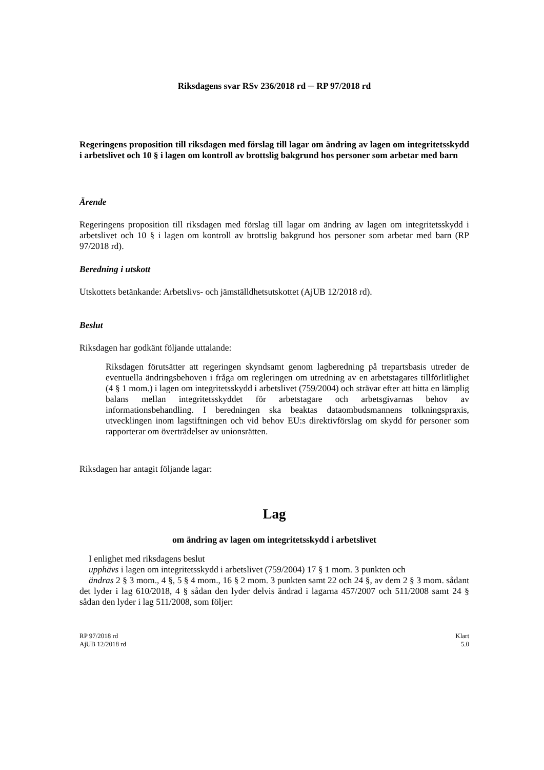Riksdagens svar RSv 236/2018 rd ─ RP 97/2018 rd
Regeringens proposition till riksdagen med förslag till lagar om ändring av lagen om integritetsskydd i arbetslivet och 10 § i lagen om kontroll av brottslig bakgrund hos personer som arbetar med barn
Ärende
Regeringens proposition till riksdagen med förslag till lagar om ändring av lagen om integritetsskydd i arbetslivet och 10 § i lagen om kontroll av brottslig bakgrund hos personer som arbetar med barn (RP 97/2018 rd).
Beredning i utskott
Utskottets betänkande: Arbetslivs- och jämställdhetsutskottet (AjUB 12/2018 rd).
Beslut
Riksdagen har godkänt följande uttalande:
Riksdagen förutsätter att regeringen skyndsamt genom lagberedning på trepartsbasis utreder de eventuella ändringsbehoven i fråga om regleringen om utredning av en arbetstagares tillförlitlighet (4 § 1 mom.) i lagen om integritetsskydd i arbetslivet (759/2004) och strävar efter att hitta en lämplig balans mellan integritetsskyddet för arbetstagare och arbetsgivarnas behov av informationsbehandling. I beredningen ska beaktas dataombudsmannens tolkningspraxis, utvecklingen inom lagstiftningen och vid behov EU:s direktivförslag om skydd för personer som rapporterar om överträdelser av unionsrätten.
Riksdagen har antagit följande lagar:
Lag
om ändring av lagen om integritetsskydd i arbetslivet
I enlighet med riksdagens beslut
upphävs i lagen om integritetsskydd i arbetslivet (759/2004) 17 § 1 mom. 3 punkten och
ändras 2 § 3 mom., 4 §, 5 § 4 mom., 16 § 2 mom. 3 punkten samt 22 och 24 §, av dem 2 § 3 mom. sådant det lyder i lag 610/2018, 4 § sådan den lyder delvis ändrad i lagarna 457/2007 och 511/2008 samt 24 § sådan den lyder i lag 511/2008, som följer:
RP 97/2018 rd
AjUB 12/2018 rd
Klart
5.0